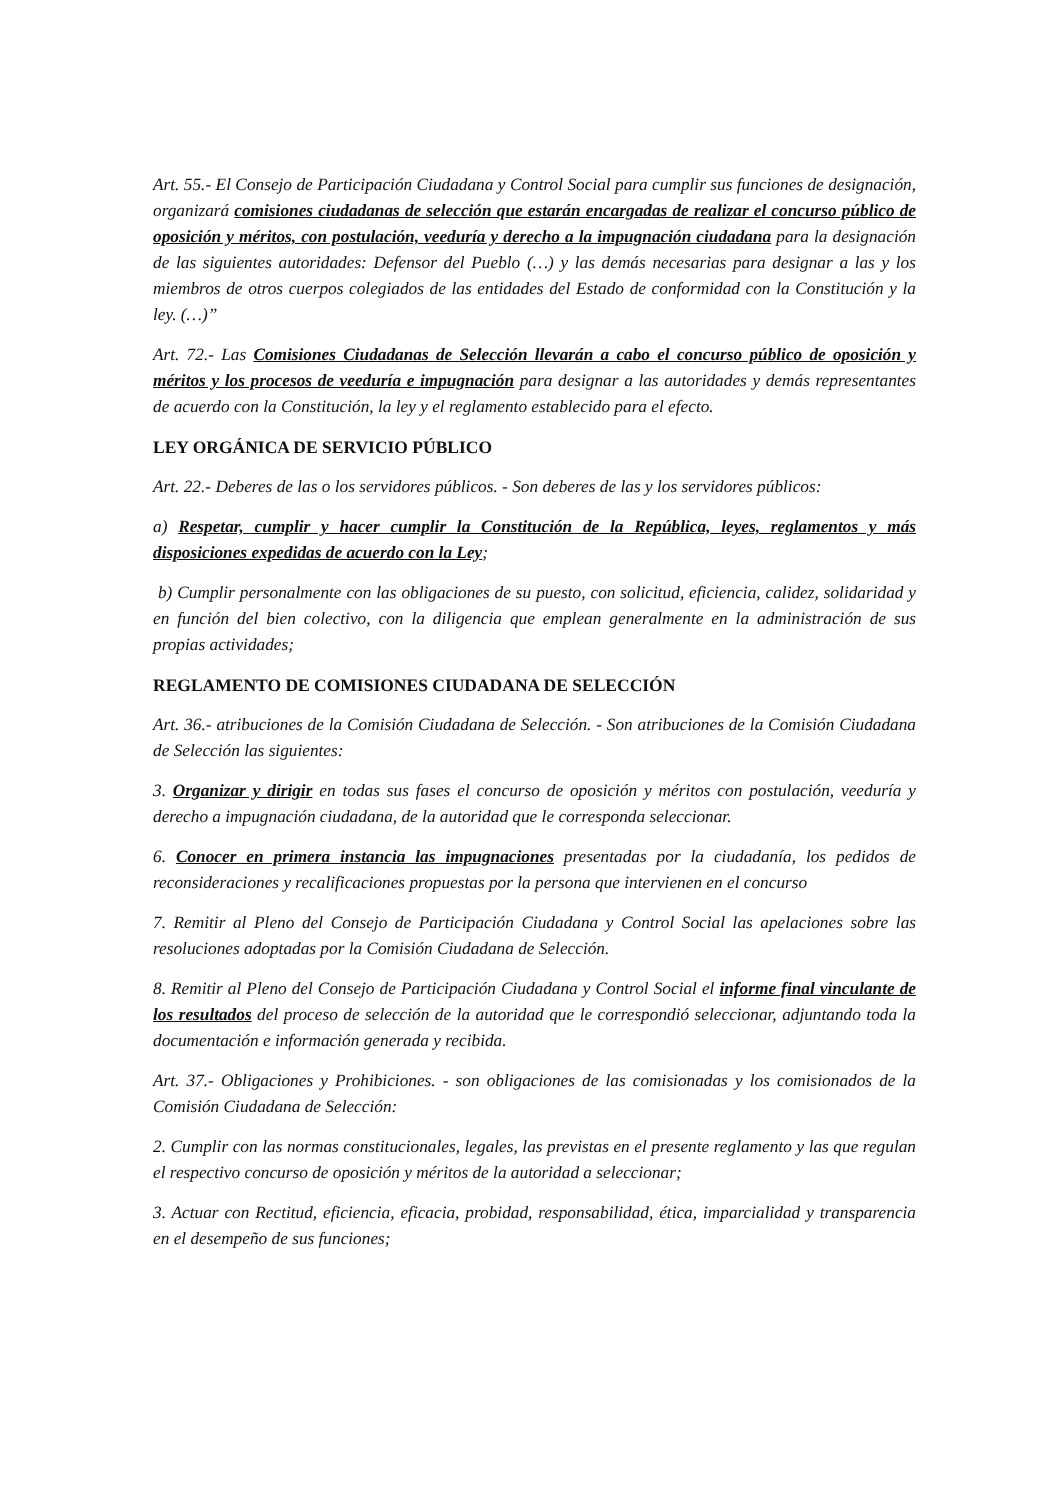Art. 55.- El Consejo de Participación Ciudadana y Control Social para cumplir sus funciones de designación, organizará comisiones ciudadanas de selección que estarán encargadas de realizar el concurso público de oposición y méritos, con postulación, veeduría y derecho a la impugnación ciudadana para la designación de las siguientes autoridades: Defensor del Pueblo (…) y las demás necesarias para designar a las y los miembros de otros cuerpos colegiados de las entidades del Estado de conformidad con la Constitución y la ley. (…)”
Art. 72.- Las Comisiones Ciudadanas de Selección llevarán a cabo el concurso público de oposición y méritos y los procesos de veeduría e impugnación para designar a las autoridades y demás representantes de acuerdo con la Constitución, la ley y el reglamento establecido para el efecto.
LEY ORGÁNICA DE SERVICIO PÚBLICO
Art. 22.- Deberes de las o los servidores públicos. - Son deberes de las y los servidores públicos:
a) Respetar, cumplir y hacer cumplir la Constitución de la República, leyes, reglamentos y más disposiciones expedidas de acuerdo con la Ley;
b) Cumplir personalmente con las obligaciones de su puesto, con solicitud, eficiencia, calidez, solidaridad y en función del bien colectivo, con la diligencia que emplean generalmente en la administración de sus propias actividades;
REGLAMENTO DE COMISIONES CIUDADANA DE SELECCIÓN
Art. 36.- atribuciones de la Comisión Ciudadana de Selección. - Son atribuciones de la Comisión Ciudadana de Selección las siguientes:
3. Organizar y dirigir en todas sus fases el concurso de oposición y méritos con postulación, veeduría y derecho a impugnación ciudadana, de la autoridad que le corresponda seleccionar.
6. Conocer en primera instancia las impugnaciones presentadas por la ciudadanía, los pedidos de reconsideraciones y recalificaciones propuestas por la persona que intervienen en el concurso
7. Remitir al Pleno del Consejo de Participación Ciudadana y Control Social las apelaciones sobre las resoluciones adoptadas por la Comisión Ciudadana de Selección.
8. Remitir al Pleno del Consejo de Participación Ciudadana y Control Social el informe final vinculante de los resultados del proceso de selección de la autoridad que le correspondió seleccionar, adjuntando toda la documentación e información generada y recibida.
Art. 37.- Obligaciones y Prohibiciones. - son obligaciones de las comisionadas y los comisionados de la Comisión Ciudadana de Selección:
2. Cumplir con las normas constitucionales, legales, las previstas en el presente reglamento y las que regulan el respectivo concurso de oposición y méritos de la autoridad a seleccionar;
3. Actuar con Rectitud, eficiencia, eficacia, probidad, responsabilidad, ética, imparcialidad y transparencia en el desempeño de sus funciones;